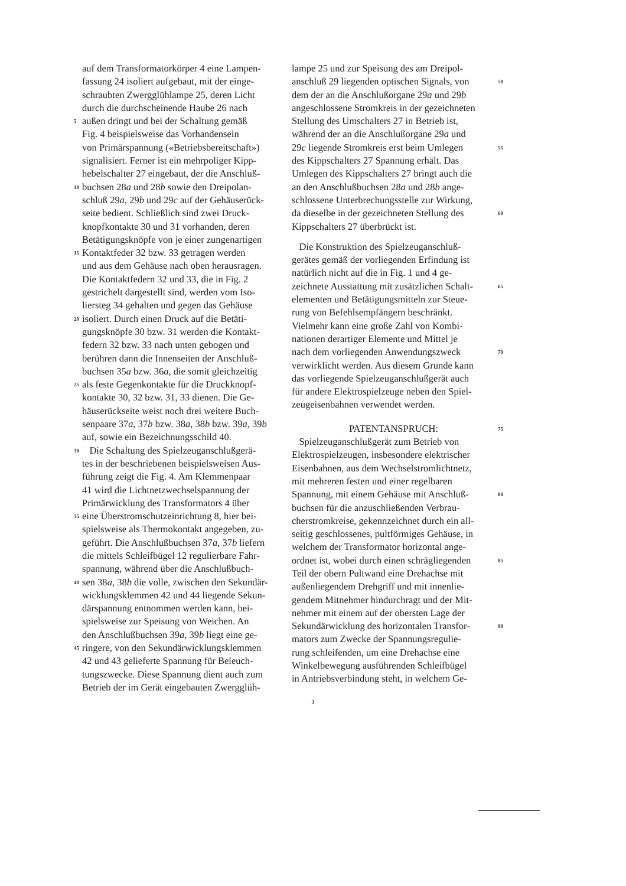auf dem Transformatorkörper 4 eine Lampen-
fassung 24 isoliert aufgebaut, mit der einge-
schraubten Zwergglühlampe 25, deren Licht
durch die durchscheinende Haube 26 nach
5 außen dringt und bei der Schaltung gemäß
Fig. 4 beispielsweise das Vorhandensein
von Primärspannung («Betriebsbereitschaft»)
signalisiert. Ferner ist ein mehrpoliger Kipp-
hebelschalter 27 eingebaut, der die Anschluß-
10 buchsen 28a und 28b sowie den Dreipolan-
schluß 29a, 29b und 29c auf der Gehäuserück-
seite bedient. Schließlich sind zwei Druck-
knopfkontakte 30 und 31 vorhanden, deren
Betätigungsknöpfe von je einer zungenartigen
15 Kontaktfeder 32 bzw. 33 getragen werden
und aus dem Gehäuse nach oben herausragen.
Die Kontaktfedern 32 und 33, die in Fig. 2
gestrichelt dargestellt sind, werden vom Iso-
liersteg 34 gehalten und gegen das Gehäuse
20 isoliert. Durch einen Druck auf die Betäti-
gungsknöpfe 30 bzw. 31 werden die Kontakt-
federn 32 bzw. 33 nach unten gebogen und
berühren dann die Innenseiten der Anschluß-
buchsen 35a bzw. 36a, die somit gleichzeitig
25 als feste Gegenkontakte für die Druckknopf-
kontakte 30, 32 bzw. 31, 33 dienen. Die Ge-
häuserückseite weist noch drei weitere Buch-
senpaare 37a, 37b bzw. 38a, 38b bzw. 39a, 39b
auf, sowie ein Bezeichnungsschild 40.
30 Die Schaltung des Spielzeuganschlußgerä-
tes in der beschriebenen beispielsweisen Aus-
führung zeigt die Fig. 4. Am Klemmenpaar
41 wird die Lichtnetzwechselspannung der
Primärwicklung des Transformators 4 über
35 eine Überstromschutzeinrichtung 8, hier bei-
spielsweise als Thermokontakt angegeben, zu-
geführt. Die Anschlußbuchsen 37a, 37b liefern
die mittels Schleifbügel 12 regulierbare Fahr-
spannung, während über die Anschlußbuch-
40 sen 38a, 38b die volle, zwischen den Sekundär-
wicklungsklemmen 42 und 44 liegende Sekun-
därspannung entnommen werden kann, bei-
spielsweise zur Speisung von Weichen. An
den Anschlußbuchsen 39a, 39b liegt eine ge-
45 ringere, von den Sekundärwicklungsklemmen
42 und 43 gelieferte Spannung für Beleuch-
tungszwecke. Diese Spannung dient auch zum
Betrieb der im Gerät eingebauten Zwergglüh-
lampe 25 und zur Speisung des am Dreipol-
anschluß 29 liegenden optischen Signals, von 50
dem der an die Anschlußorgane 29a und 29b
angeschlossene Stromkreis in der gezeichneten
Stellung des Umschalters 27 in Betrieb ist,
während der an die Anschlußorgane 29a und
29c liegende Stromkreis erst beim Umlegen 55
des Kippschalters 27 Spannung erhält. Das
Umlegen des Kippschalters 27 bringt auch die
an den Anschlußbuchsen 28a und 28b ange-
schlossene Unterbrechungsstelle zur Wirkung,
da dieselbe in der gezeichneten Stellung des 60
Kippschalters 27 überbrückt ist.
Die Konstruktion des Spielzeuganschluß-
gerätes gemäß der vorliegenden Erfindung ist
natürlich nicht auf die in Fig. 1 und 4 ge-
zeichnete Ausstattung mit zusätzlichen Schalt- 65
elementen und Betätigungsmitteln zur Steue-
rung von Befehlsempfängern beschränkt.
Vielmehr kann eine große Zahl von Kombi-
nationen derartiger Elemente und Mittel je
nach dem vorliegenden Anwendungszweck 70
verwirklicht werden. Aus diesem Grunde kann
das vorliegende Spielzeuganschlußgerät auch
für andere Elektrospielzeuge neben den Spiel-
zeugeisenbahnen verwendet werden.
PATENTANSPRUCH: 75
Spielzeuganschlußgerät zum Betrieb von
Elektrospielzeugen, insbesondere elektrischer
Eisenbahnen, aus dem Wechselstromlichtnetz,
mit mehreren festen und einer regelbaren
Spannung, mit einem Gehäuse mit Anschluß- 80
buchsen für die anzuschließenden Verbrau-
cherstromkreise, gekennzeichnet durch ein all-
seitig geschlossenes, pultförmiges Gehäuse, in
welchem der Transformator horizontal ange-
ordnet ist, wobei durch einen schrägliegenden 85
Teil der obern Pultwand eine Drehachse mit
außenliegendem Drehgriff und mit innenlie-
gendem Mitnehmer hindurchragt und der Mit-
nehmer mit einem auf der obersten Lage der
Sekundärwicklung des horizontalen Transfor- 90
mators zum Zwecke der Spannungsregulie-
rung schleifenden, um eine Drehachse eine
Winkelbewegung ausführenden Schleifbügel
in Antriebsverbindung steht, in welchem Ge-
3